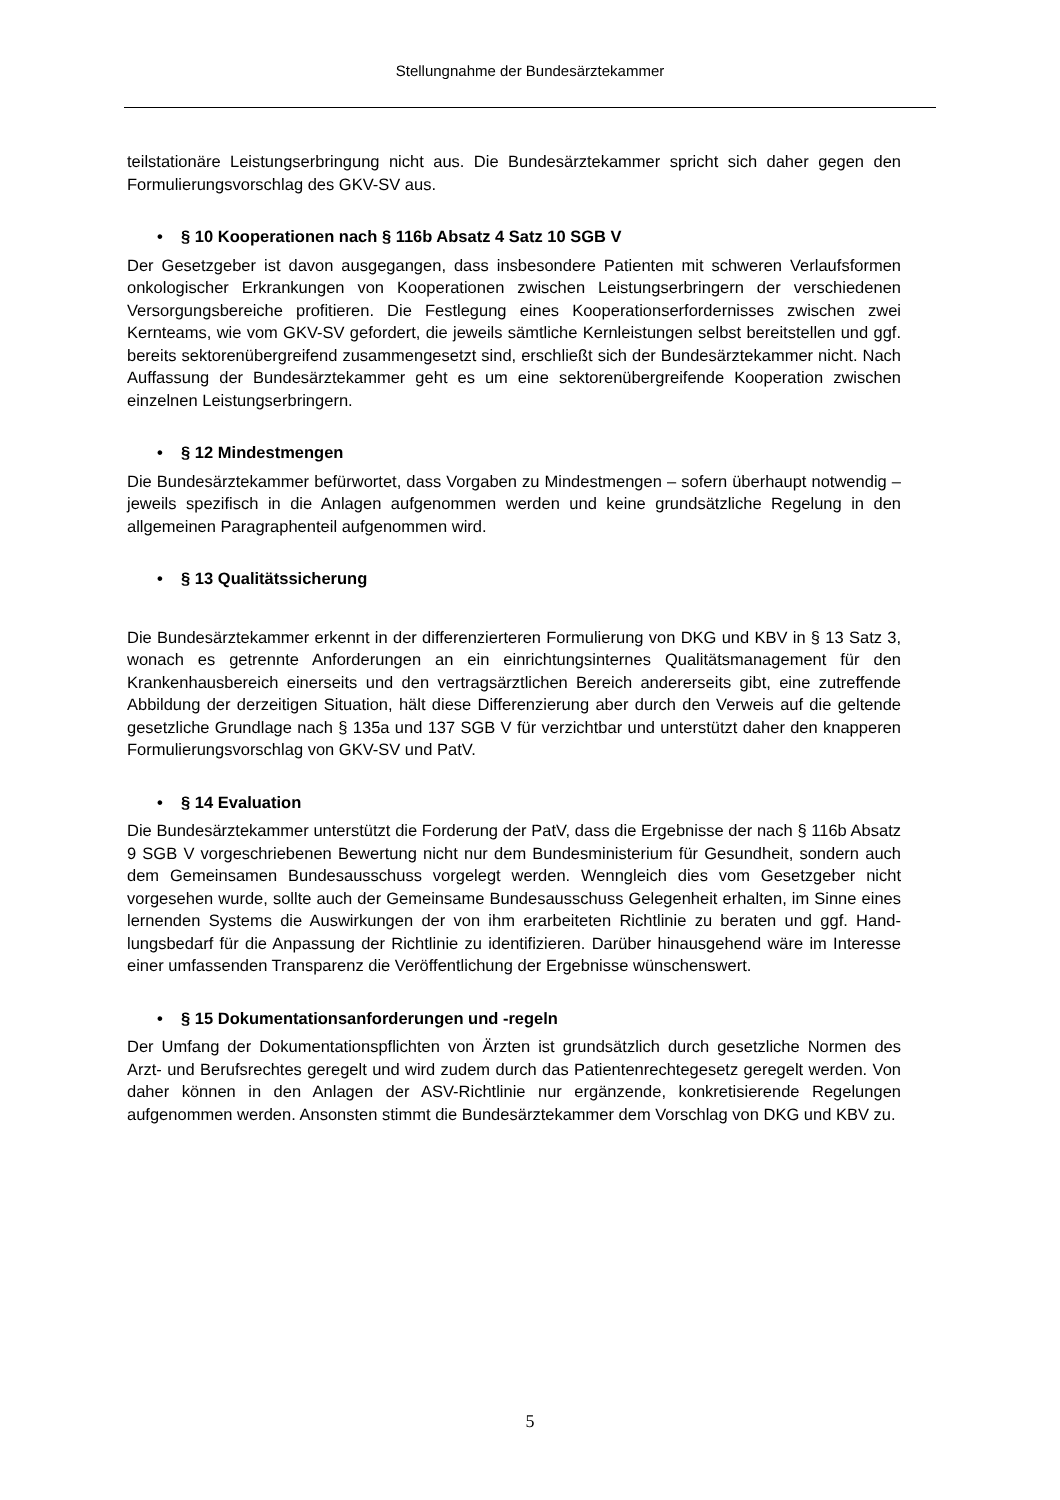Stellungnahme der Bundesärztekammer
teilstationäre Leistungserbringung nicht aus. Die Bundesärztekammer spricht sich daher gegen den Formulierungsvorschlag des GKV-SV aus.
• § 10 Kooperationen nach § 116b Absatz 4 Satz 10 SGB V
Der Gesetzgeber ist davon ausgegangen, dass insbesondere Patienten mit schweren Verlaufsformen onkologischer Erkrankungen von Kooperationen zwischen Leistungser­bringern der verschiedenen Versorgungsbereiche profitieren. Die Festlegung eines Ko­operationserfordernisses zwischen zwei Kernteams, wie vom GKV-SV gefordert, die je­weils sämtliche Kernleistungen selbst bereitstellen und ggf. bereits sektorenübergreifend zusammengesetzt sind, erschließt sich der Bundesärztekammer nicht. Nach Auffassung der Bundesärztekammer geht es um eine sektorenübergreifende Kooperation zwischen einzelnen Leistungserbringern.
• § 12 Mindestmengen
Die Bundesärztekammer befürwortet, dass Vorgaben zu Mindestmengen – sofern über­haupt notwendig – jeweils spezifisch in die Anlagen aufgenommen werden und keine grundsätzliche Regelung in den allgemeinen Paragraphenteil aufgenommen wird.
• § 13 Qualitätssicherung
Die Bundesärztekammer erkennt in der differenzierteren Formulierung von DKG und KBV in § 13 Satz 3, wonach es getrennte Anforderungen an ein einrichtungsinternes Qualitätsmanagement für den Krankenhausbereich einerseits und den vertragsärztlichen Bereich andererseits gibt, eine zutreffende Abbildung der derzeitigen Situation, hält diese Differenzierung aber durch den Verweis auf die geltende gesetzliche Grundlage nach § 135a und 137 SGB V für verzichtbar und unterstützt daher den knapperen Formulie­rungsvorschlag von GKV-SV und PatV.
• § 14 Evaluation
Die Bundesärztekammer unterstützt die Forderung der PatV, dass die Ergebnisse der nach § 116b Absatz 9 SGB V vorgeschriebenen Bewertung nicht nur dem Bundesminis­terium für Gesundheit, sondern auch dem Gemeinsamen Bundesausschuss vorgelegt werden. Wenngleich dies vom Gesetzgeber nicht vorgesehen wurde, sollte auch der Gemeinsame Bundesausschuss Gelegenheit erhalten, im Sinne eines lernenden Sys­tems die Auswirkungen der von ihm erarbeiteten Richtlinie zu beraten und ggf. Hand­lungsbedarf für die Anpassung der Richtlinie zu identifizieren. Darüber hinausgehend wä­re im Interesse einer umfassenden Transparenz die Veröffentlichung der Ergebnisse wünschenswert.
• § 15 Dokumentationsanforderungen und -regeln
Der Umfang der Dokumentationspflichten von Ärzten ist grundsätzlich durch gesetzliche Normen des Arzt- und Berufsrechtes geregelt und wird zudem durch das Patienten­rechtegesetz geregelt werden. Von daher können in den Anlagen der ASV-Richtlinie nur ergänzende, konkretisierende Regelungen aufgenommen werden. Ansonsten stimmt die Bundesärztekammer dem Vorschlag von DKG und KBV zu.
5